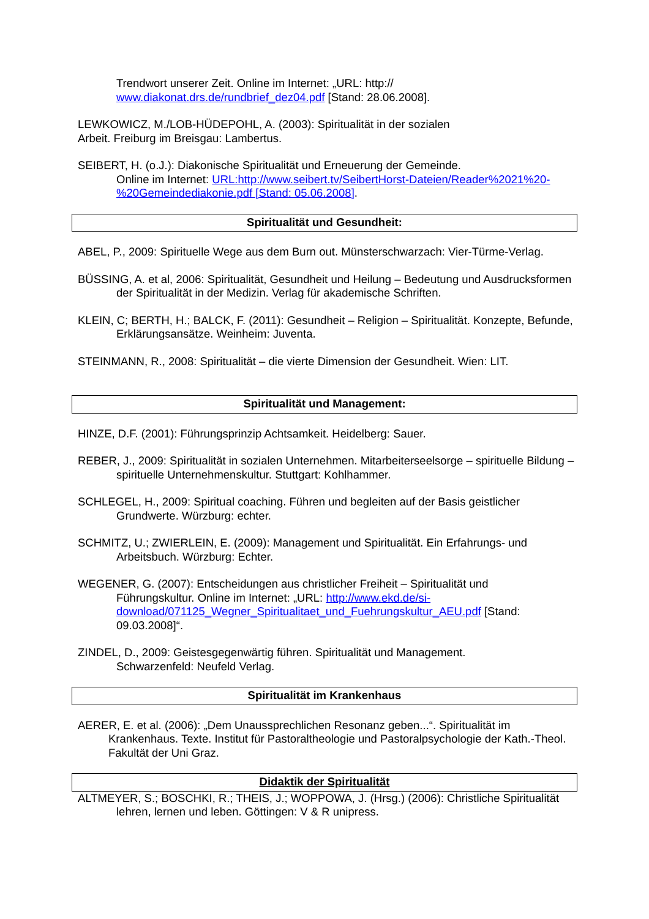Trendwort unserer Zeit. Online im Internet: „URL: http://
www.diakonat.drs.de/rundbrief_dez04.pdf [Stand: 28.06.2008].
LEWKOWICZ, M./LOB-HÜDEPOHL, A. (2003): Spiritualität in der sozialen
Arbeit. Freiburg im Breisgau: Lambertus.
SEIBERT, H. (o.J.): Diakonische Spiritualität und Erneuerung der Gemeinde.
Online im Internet: URL:http://www.seibert.tv/SeibertHorst-Dateien/Reader%2021%20-%20Gemeindediakonie.pdf [Stand: 05.06.2008].
Spiritualität und Gesundheit:
ABEL, P., 2009: Spirituelle Wege aus dem Burn out. Münsterschwarzach: Vier-Türme-Verlag.
BÜSSING, A. et al, 2006: Spiritualität, Gesundheit und Heilung – Bedeutung und Ausdrucksformen der Spiritualität in der Medizin. Verlag für akademische Schriften.
KLEIN, C; BERTH, H.; BALCK, F. (2011): Gesundheit – Religion – Spiritualität. Konzepte, Befunde, Erklärungsansätze. Weinheim: Juventa.
STEINMANN, R., 2008: Spiritualität – die vierte Dimension der Gesundheit. Wien: LIT.
Spiritualität und Management:
HINZE, D.F. (2001): Führungsprinzip Achtsamkeit. Heidelberg: Sauer.
REBER, J., 2009: Spiritualität in sozialen Unternehmen. Mitarbeiterseelsorge – spirituelle Bildung – spirituelle Unternehmenskultur. Stuttgart: Kohlhammer.
SCHLEGEL, H., 2009: Spiritual coaching. Führen und begleiten auf der Basis geistlicher Grundwerte. Würzburg: echter.
SCHMITZ, U.; ZWIERLEIN, E. (2009): Management und Spiritualität. Ein Erfahrungs- und Arbeitsbuch. Würzburg: Echter.
WEGENER, G. (2007): Entscheidungen aus christlicher Freiheit – Spiritualität und
Führungskultur. Online im Internet: „URL: http://www.ekd.de/si-download/071125_Wegner_Spiritualitaet_und_Fuehrungskultur_AEU.pdf [Stand: 09.03.2008]“.
ZINDEL, D., 2009: Geistesgegenwärtig führen. Spiritualität und Management.
Schwarzenfeld: Neufeld Verlag.
Spiritualität im Krankenhaus
AERER, E. et al. (2006): „Dem Unaussprechlichen Resonanz geben...“. Spiritualität im Krankenhaus. Texte. Institut für Pastoraltheologie und Pastoralpsychologie der Kath.-Theol. Fakultät der Uni Graz.
Didaktik der Spiritualität
ALTMEYER, S.; BOSCHKI, R.; THEIS, J.; WOPPOWA, J. (Hrsg.) (2006): Christliche Spiritualität lehren, lernen und leben. Göttingen: V & R unipress.